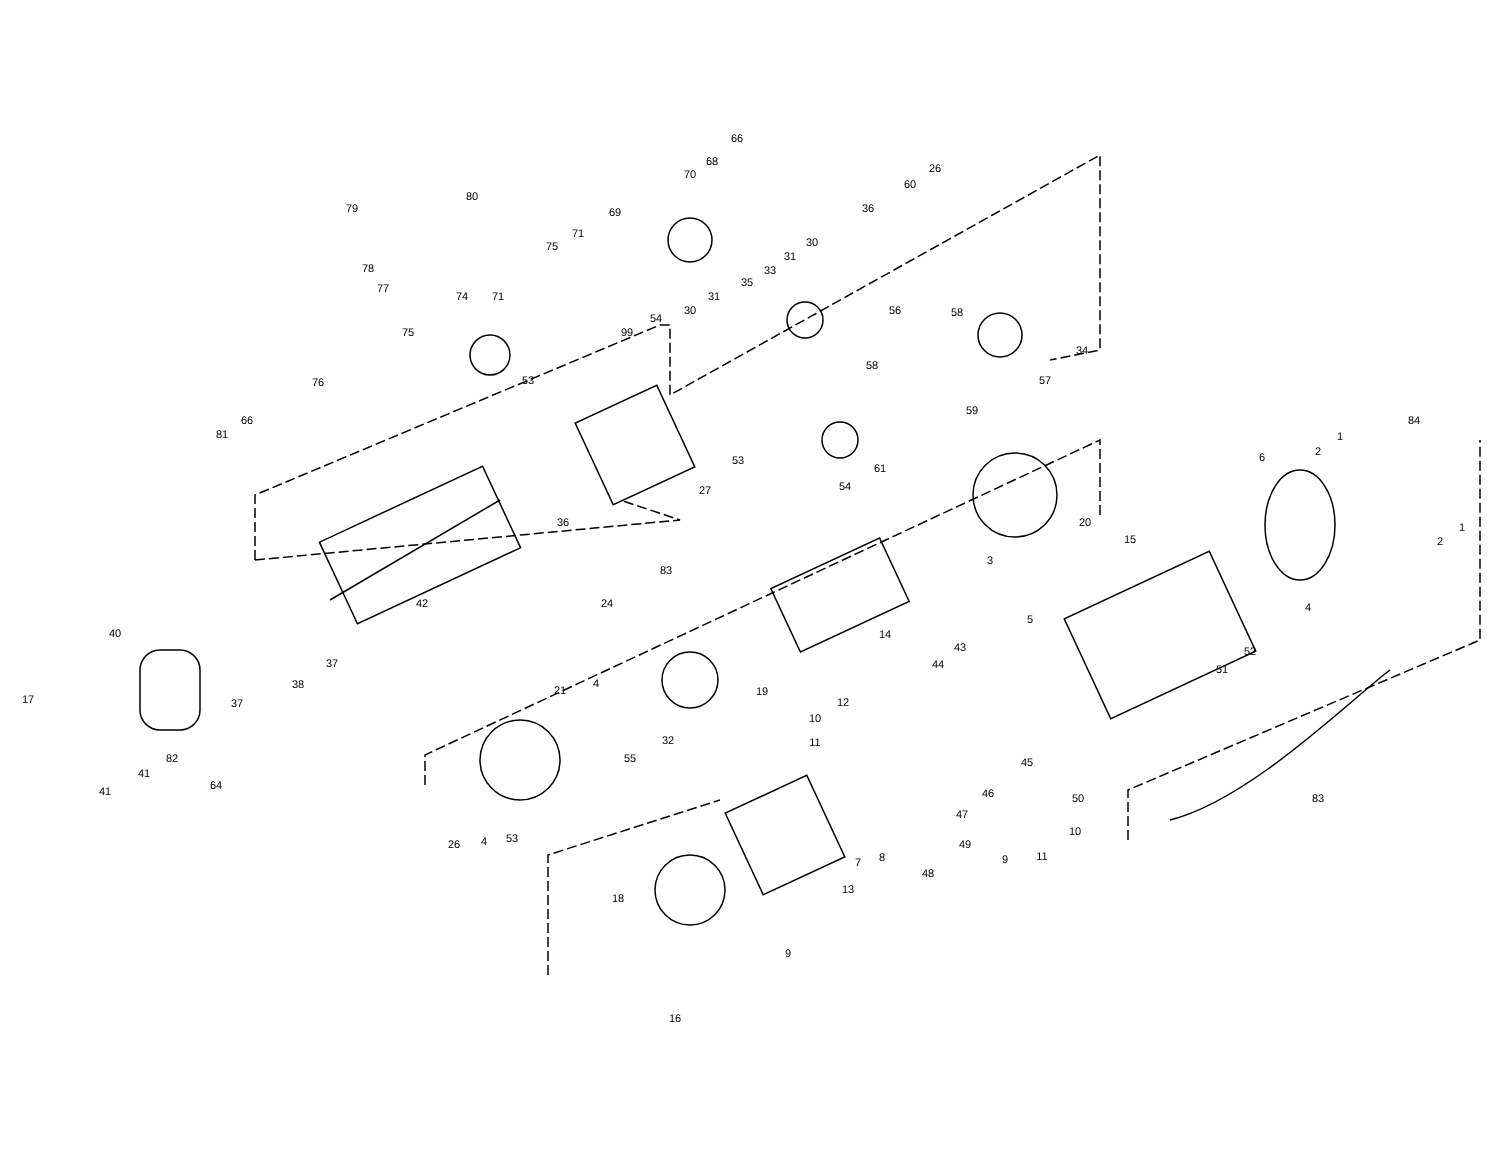66
68
70
26
60
36
80
79
78
77
75
71
69
71
74
75
76
66
81
30
31
35
33
31
30
56
58
99
54
53
34
57
58
59
61
54
53
27
36
20
3
83
24
42
37
38
37
40
17
82
41
41
64
14
15
6
2
1
84
1
2
4
52
51
5
43
44
4
21
19
32
55
12
10
11
45
46
50
47
10
11
9
49
7
8
48
26
4
53
13
18
9
16
83